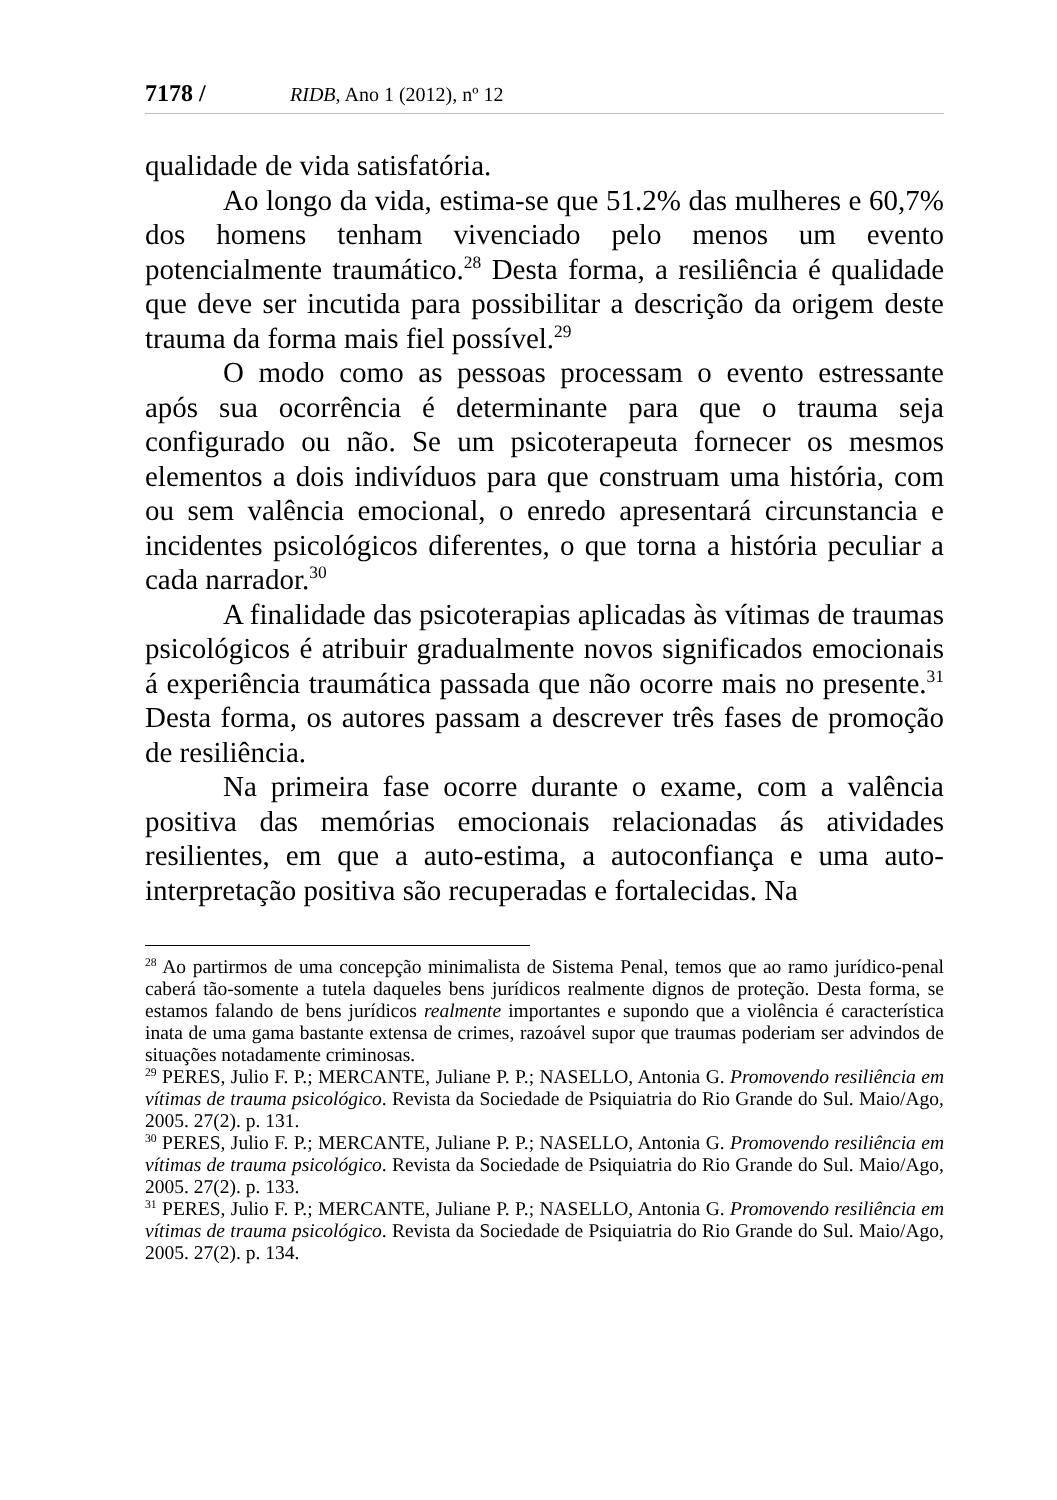7178 / RIDB, Ano 1 (2012), nº 12
qualidade de vida satisfatória.
Ao longo da vida, estima-se que 51.2% das mulheres e 60,7% dos homens tenham vivenciado pelo menos um evento potencialmente traumático.<sup>28</sup> Desta forma, a resiliência é qualidade que deve ser incutida para possibilitar a descrição da origem deste trauma da forma mais fiel possível.<sup>29</sup>
O modo como as pessoas processam o evento estressante após sua ocorrência é determinante para que o trauma seja configurado ou não. Se um psicoterapeuta fornecer os mesmos elementos a dois indivíduos para que construam uma história, com ou sem valência emocional, o enredo apresentará circunstancia e incidentes psicológicos diferentes, o que torna a história peculiar a cada narrador.<sup>30</sup>
A finalidade das psicoterapias aplicadas às vítimas de traumas psicológicos é atribuir gradualmente novos significados emocionais á experiência traumática passada que não ocorre mais no presente.<sup>31</sup> Desta forma, os autores passam a descrever três fases de promoção de resiliência.
Na primeira fase ocorre durante o exame, com a valência positiva das memórias emocionais relacionadas ás atividades resilientes, em que a auto-estima, a autoconfiança e uma auto-interpretação positiva são recuperadas e fortalecidas. Na
<sup>28</sup> Ao partirmos de uma concepção minimalista de Sistema Penal, temos que ao ramo jurídico-penal caberá tão-somente a tutela daqueles bens jurídicos realmente dignos de proteção. Desta forma, se estamos falando de bens jurídicos realmente importantes e supondo que a violência é característica inata de uma gama bastante extensa de crimes, razoável supor que traumas poderiam ser advindos de situações notadamente criminosas.
<sup>29</sup> PERES, Julio F. P.; MERCANTE, Juliane P. P.; NASELLO, Antonia G. Promovendo resiliência em vítimas de trauma psicológico. Revista da Sociedade de Psiquiatria do Rio Grande do Sul. Maio/Ago, 2005. 27(2). p. 131.
<sup>30</sup> PERES, Julio F. P.; MERCANTE, Juliane P. P.; NASELLO, Antonia G. Promovendo resiliência em vítimas de trauma psicológico. Revista da Sociedade de Psiquiatria do Rio Grande do Sul. Maio/Ago, 2005. 27(2). p. 133.
<sup>31</sup> PERES, Julio F. P.; MERCANTE, Juliane P. P.; NASELLO, Antonia G. Promovendo resiliência em vítimas de trauma psicológico. Revista da Sociedade de Psiquiatria do Rio Grande do Sul. Maio/Ago, 2005. 27(2). p. 134.